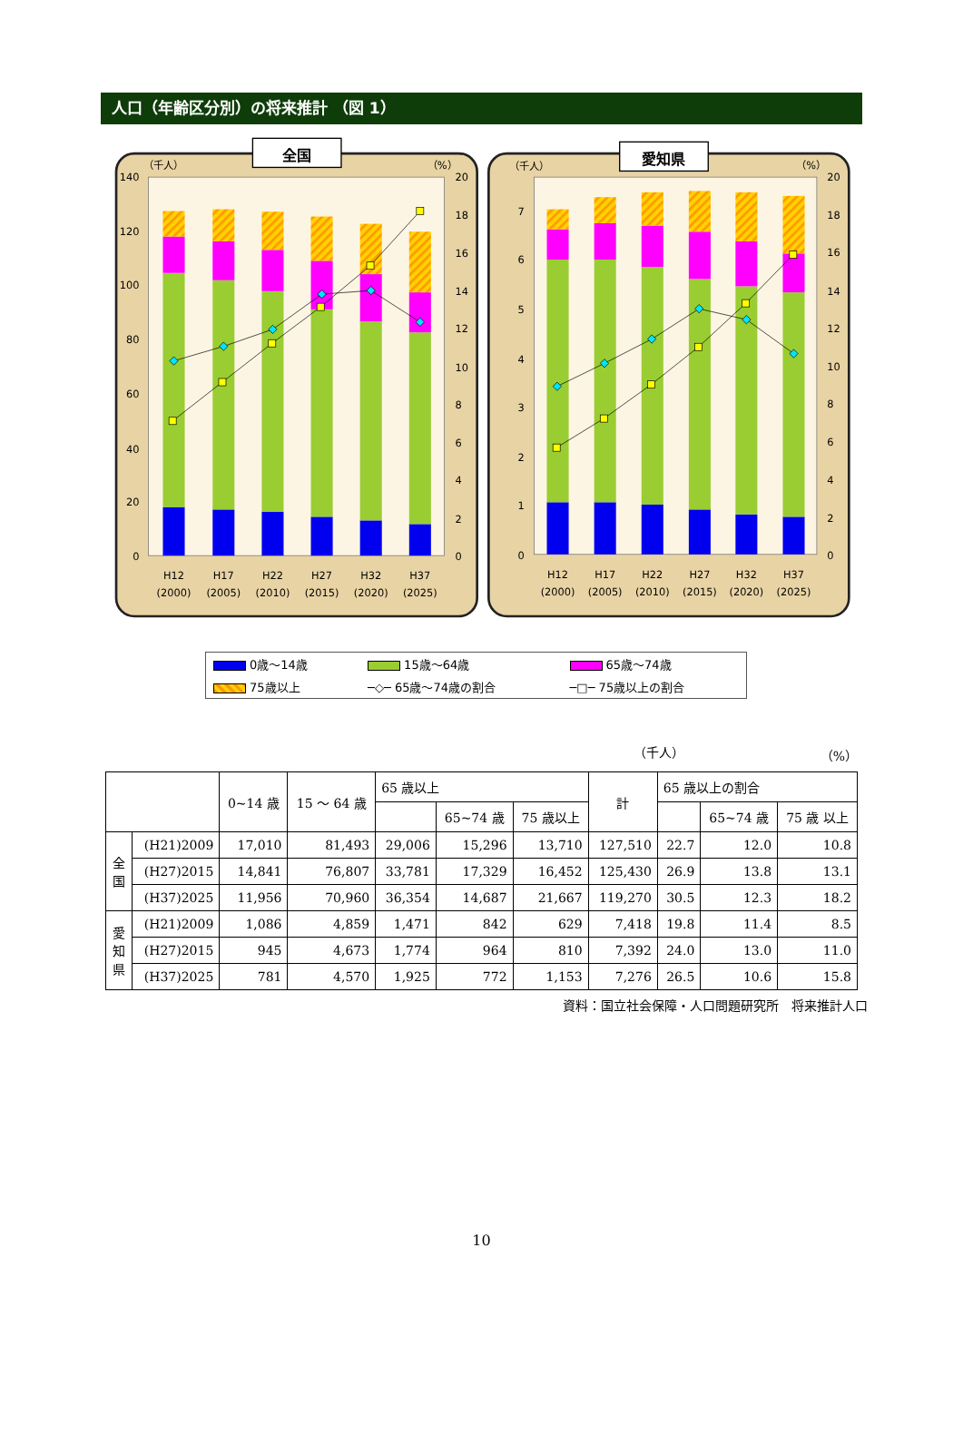人口（年齢区分別）の将来推計 （図 1）
全国
愛知県
（千人）
（%）
（千人）
（%）
140
120
100
80
60
40
20
0
7
6
5
4
3
2
1
0
20
18
16
14
12
10
8
6
4
2
0
20
18
16
14
12
10
8
6
4
2
0
H12
H17
H22
H27
H32
H37
(2000)
(2005)
(2010)
(2015)
(2020)
(2025)
H12
H17
H22
H27
H32
H37
(2000)
(2005)
(2010)
(2015)
(2020)
(2025)
| 0歳～14歳 | 15歳～64歳 | 65歳～74歳 |
| 75歳以上 | ─◇─ 65歳～74歳の割合 | ─□─ 75歳以上の割合 |
（千人） （%）
| | | 0~14 歳 | 15 ～ 64 歳 | 65 歳以上 | | | 計 | 65 歳以上の割合 | | |
| --- | --- | --- | --- | --- | --- | --- | --- | --- | --- | --- |
| | | | | | 65~74 歳 | 75 歳以上 | | | 65~74 歳 | 75 歳 以上 |
| 全 国 | (H21)2009 | 17,010 | 81,493 | 29,006 | 15,296 | 13,710 | 127,510 | 22.7 | 12.0 | 10.8 |
| | (H27)2015 | 14,841 | 76,807 | 33,781 | 17,329 | 16,452 | 125,430 | 26.9 | 13.8 | 13.1 |
| | (H37)2025 | 11,956 | 70,960 | 36,354 | 14,687 | 21,667 | 119,270 | 30.5 | 12.3 | 18.2 |
| 愛 知 県 | (H21)2009 | 1,086 | 4,859 | 1,471 | 842 | 629 | 7,418 | 19.8 | 11.4 | 8.5 |
| | (H27)2015 | 945 | 4,673 | 1,774 | 964 | 810 | 7,392 | 24.0 | 13.0 | 11.0 |
| | (H37)2025 | 781 | 4,570 | 1,925 | 772 | 1,153 | 7,276 | 26.5 | 10.6 | 15.8 |
資料：国立社会保障・人口問題研究所　将来推計人口
10